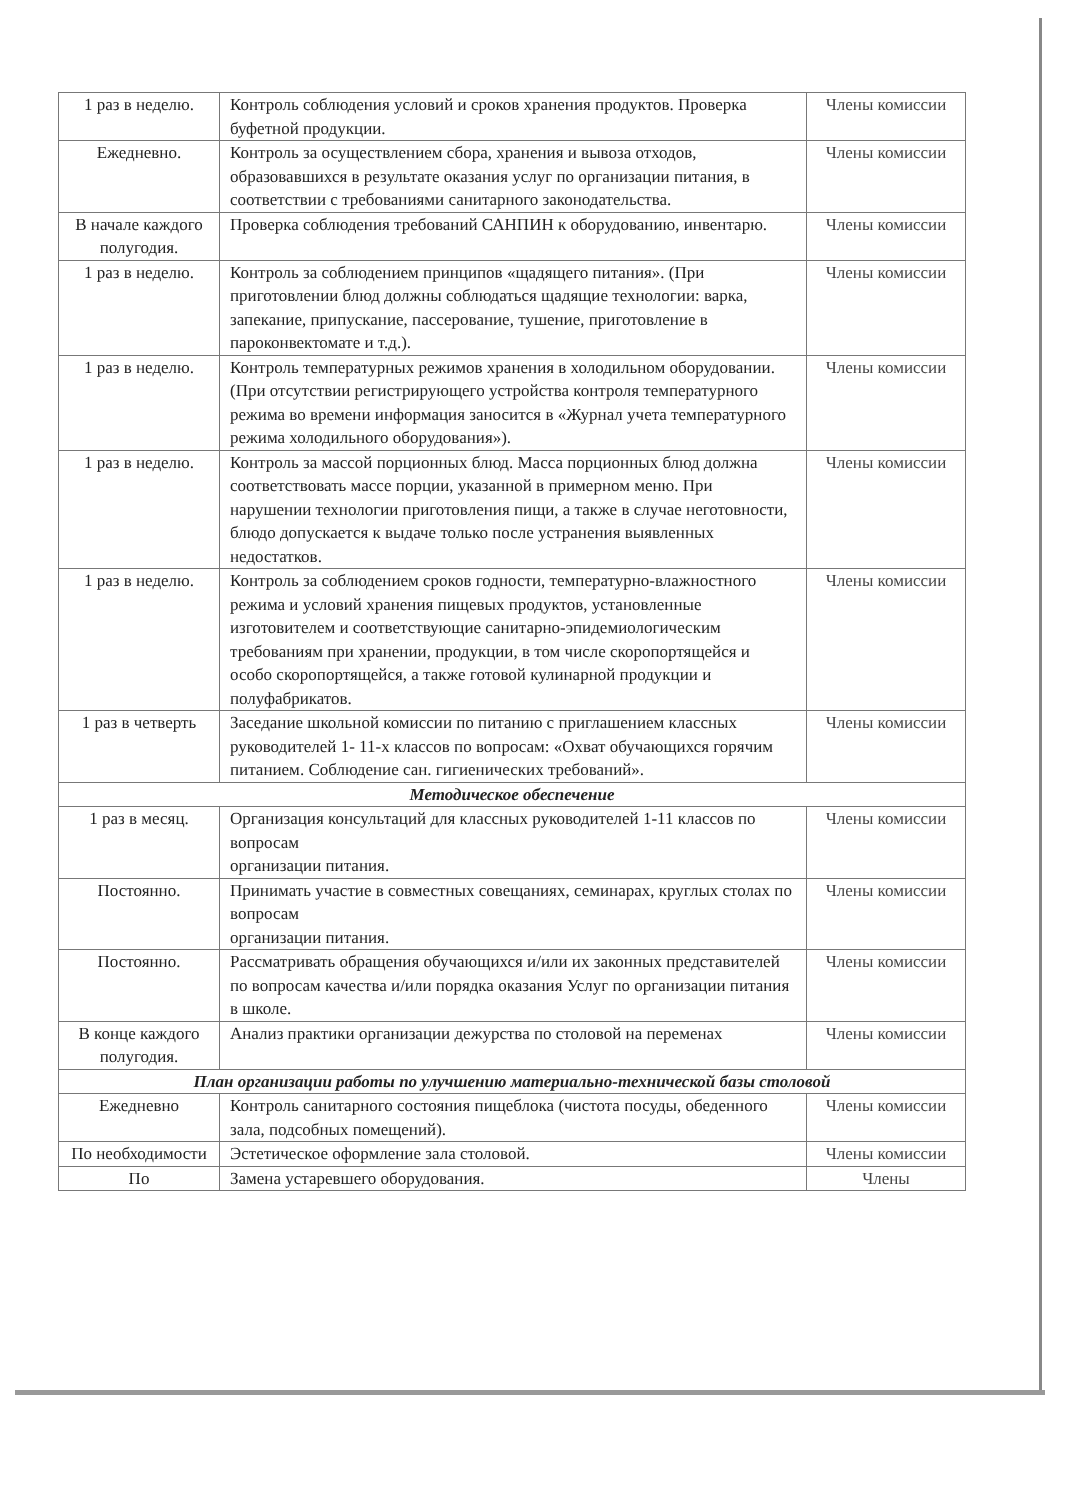| 1 раз в неделю. | Контроль соблюдения условий и сроков хранения продуктов. Проверка буфетной продукции. | Члены комиссии |
| Ежедневно. | Контроль за осуществлением сбора, хранения и вывоза отходов, образовавшихся в результате оказания услуг по организации питания, в соответствии с требованиями санитарного законодательства. | Члены комиссии |
| В начале каждого полугодия. | Проверка соблюдения требований САНПИН к оборудованию, инвентарю. | Члены комиссии |
| 1 раз в неделю. | Контроль за соблюдением принципов «щадящего питания». (При приготовлении блюд должны соблюдаться щадящие технологии: варка, запекание, припускание, пассерование, тушение, приготовление в пароконвектомате и т.д.). | Члены комиссии |
| 1 раз в неделю. | Контроль температурных режимов хранения в холодильном оборудовании. (При отсутствии регистрирующего устройства контроля температурного режима во времени информация заносится в «Журнал учета температурного режима холодильного оборудования»). | Члены комиссии |
| 1 раз в неделю. | Контроль за массой порционных блюд. Масса порционных блюд должна соответствовать массе порции, указанной в примерном меню. При нарушении технологии приготовления пищи, а также в случае неготовности, блюдо допускается к выдаче только после устранения выявленных недостатков. | Члены комиссии |
| 1 раз в неделю. | Контроль за соблюдением сроков годности, температурно-влажностного режима и условий хранения пищевых продуктов, установленные изготовителем и соответствующие санитарно-эпидемиологическим требованиям при хранении, продукции, в том числе скоропортящейся и особо скоропортящейся, а также готовой кулинарной продукции и полуфабрикатов. | Члены комиссии |
| 1 раз в четверть | Заседание школьной комиссии по питанию с приглашением классных руководителей 1- 11-х классов по вопросам: «Охват обучающихся горячим питанием. Соблюдение сан. гигиенических требований». | Члены комиссии |
| Методическое обеспечение | | |
| 1 раз в месяц. | Организация консультаций для классных руководителей 1-11 классов по вопросам организации питания. | Члены комиссии |
| Постоянно. | Принимать участие в совместных совещаниях, семинарах, круглых столах по вопросам организации питания. | Члены комиссии |
| Постоянно. | Рассматривать обращения обучающихся и/или их законных представителей по вопросам качества и/или порядка оказания Услуг по организации питания в школе. | Члены комиссии |
| В конце каждого полугодия. | Анализ практики организации дежурства по столовой на переменах | Члены комиссии |
| План организации работы по улучшению материально-технической базы столовой | | |
| Ежедневно | Контроль санитарного состояния пищеблока (чистота посуды, обеденного зала, подсобных помещений). | Члены комиссии |
| По необходимости | Эстетическое оформление зала столовой. | Члены комиссии |
| По | Замена устаревшего оборудования. | Члены |